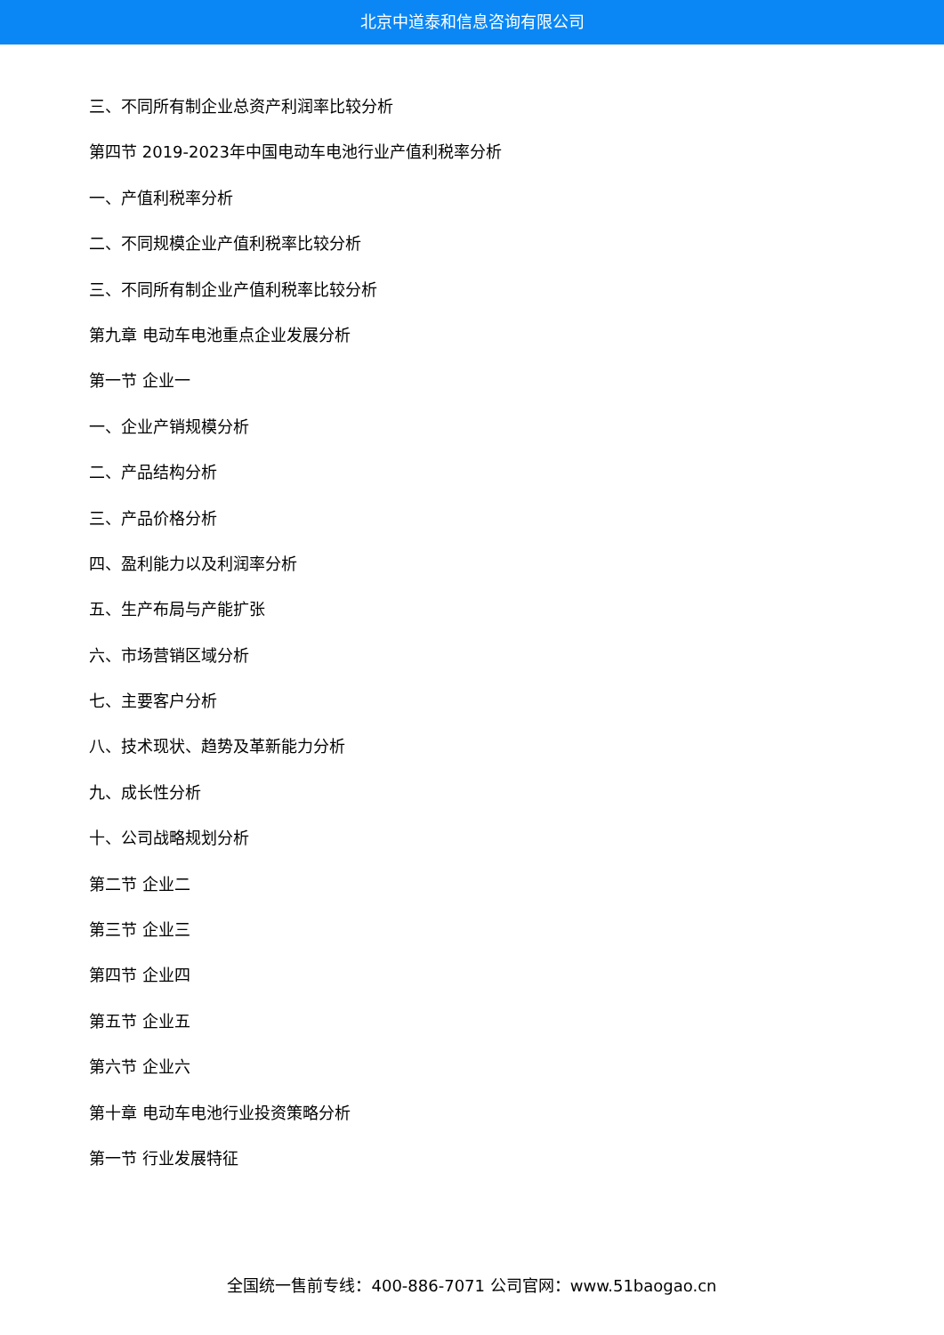北京中道泰和信息咨询有限公司
三、不同所有制企业总资产利润率比较分析
第四节 2019-2023年中国电动车电池行业产值利税率分析
一、产值利税率分析
二、不同规模企业产值利税率比较分析
三、不同所有制企业产值利税率比较分析
第九章 电动车电池重点企业发展分析
第一节 企业一
一、企业产销规模分析
二、产品结构分析
三、产品价格分析
四、盈利能力以及利润率分析
五、生产布局与产能扩张
六、市场营销区域分析
七、主要客户分析
八、技术现状、趋势及革新能力分析
九、成长性分析
十、公司战略规划分析
第二节 企业二
第三节 企业三
第四节 企业四
第五节 企业五
第六节 企业六
第十章 电动车电池行业投资策略分析
第一节 行业发展特征
全国统一售前专线：400-886-7071 公司官网：www.51baogao.cn